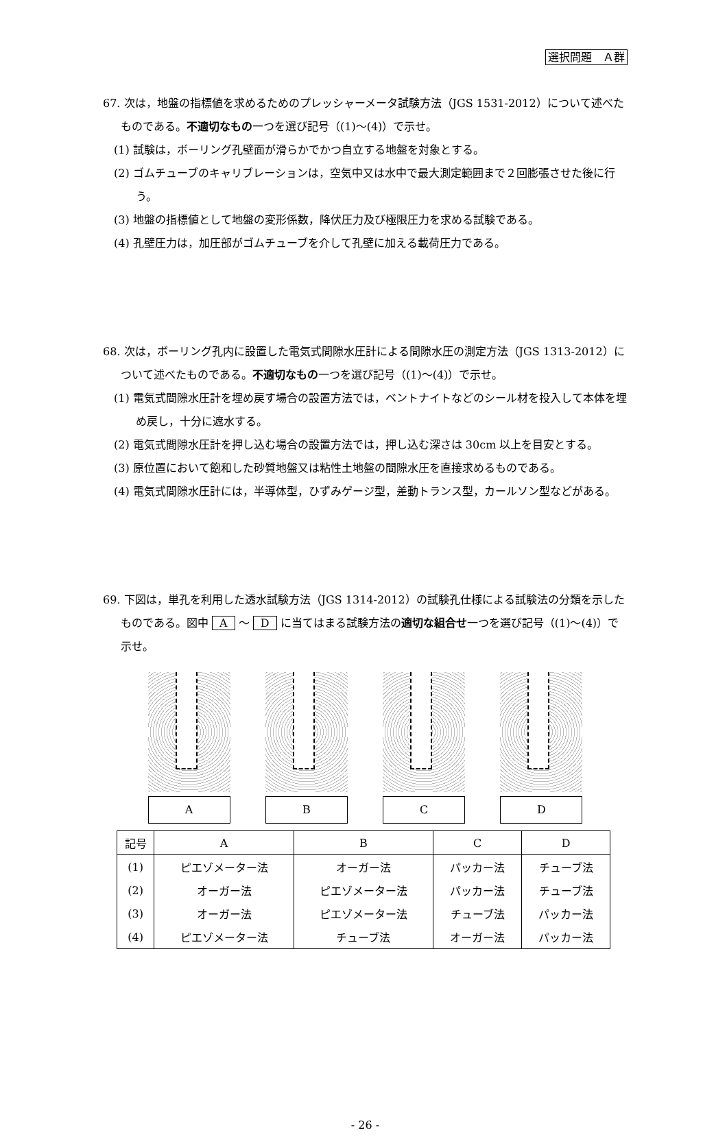選択問題　Ａ群
67. 次は，地盤の指標値を求めるためのプレッシャーメータ試験方法（JGS 1531-2012）について述べたものである。不適切なもの一つを選び記号（(1)～(4)）で示せ。
(1) 試験は，ボーリング孔壁面が滑らかでかつ自立する地盤を対象とする。
(2) ゴムチューブのキャリブレーションは，空気中又は水中で最大測定範囲まで２回膨張させた後に行う。
(3) 地盤の指標値として地盤の変形係数，降伏圧力及び極限圧力を求める試験である。
(4) 孔壁圧力は，加圧部がゴムチューブを介して孔壁に加える載荷圧力である。
68. 次は，ボーリング孔内に設置した電気式間隙水圧計による間隙水圧の測定方法（JGS 1313-2012）について述べたものである。不適切なもの一つを選び記号（(1)～(4)）で示せ。
(1) 電気式間隙水圧計を埋め戻す場合の設置方法では，ベントナイトなどのシール材を投入して本体を埋め戻し，十分に遮水する。
(2) 電気式間隙水圧計を押し込む場合の設置方法では，押し込む深さは 30cm 以上を目安とする。
(3) 原位置において飽和した砂質地盤又は粘性土地盤の間隙水圧を直接求めるものである。
(4) 電気式間隙水圧計には，半導体型，ひずみゲージ型，差動トランス型，カールソン型などがある。
69. 下図は，単孔を利用した透水試験方法（JGS 1314-2012）の試験孔仕様による試験法の分類を示したものである。図中 A ～ D に当てはまる試験方法の適切な組合せ一つを選び記号（(1)～(4)）で示せ。
A B C D
| 記号 | A | B | C | D |
| --- | --- | --- | --- | --- |
| (1) | ピエゾメーター法 | オーガー法 | パッカー法 | チューブ法 |
| (2) | オーガー法 | ピエゾメーター法 | パッカー法 | チューブ法 |
| (3) | オーガー法 | ピエゾメーター法 | チューブ法 | パッカー法 |
| (4) | ピエゾメーター法 | チューブ法 | オーガー法 | パッカー法 |
- 26 -